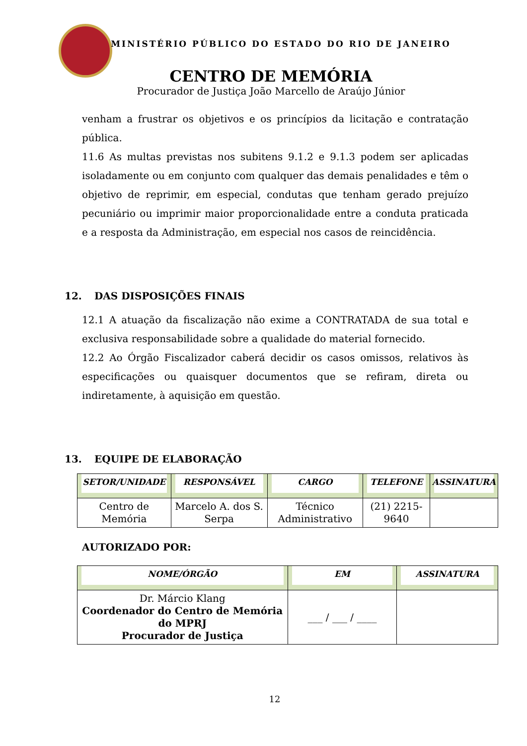MINISTÉRIO PÚBLICO DO ESTADO DO RIO DE JANEIRO
CENTRO DE MEMÓRIA
Procurador de Justiça João Marcello de Araújo Júnior
venham a frustrar os objetivos e os princípios da licitação e contratação pública.
11.6 As multas previstas nos subitens 9.1.2 e 9.1.3 podem ser aplicadas isoladamente ou em conjunto com qualquer das demais penalidades e têm o objetivo de reprimir, em especial, condutas que tenham gerado prejuízo pecuniário ou imprimir maior proporcionalidade entre a conduta praticada e a resposta da Administração, em especial nos casos de reincidência.
12. DAS DISPOSIÇÕES FINAIS
12.1 A atuação da fiscalização não exime a CONTRATADA de sua total e exclusiva responsabilidade sobre a qualidade do material fornecido.
12.2 Ao Órgão Fiscalizador caberá decidir os casos omissos, relativos às especificações ou quaisquer documentos que se refiram, direta ou indiretamente, à aquisição em questão.
13. EQUIPE DE ELABORAÇÃO
| SETOR/UNIDADE | RESPONSÁVEL | CARGO | TELEFONE | ASSINATURA |
| --- | --- | --- | --- | --- |
| Centro de Memória | Marcelo A. dos S. Serpa | Técnico Administrativo | (21) 2215-9640 | |
AUTORIZADO POR:
| NOME/ÓRGÃO | EM | ASSINATURA |
| --- | --- | --- |
| Dr. Márcio Klang Coordenador do Centro de Memória do MPRJ Procurador de Justiça | ___ / ___ / ____ | |
12